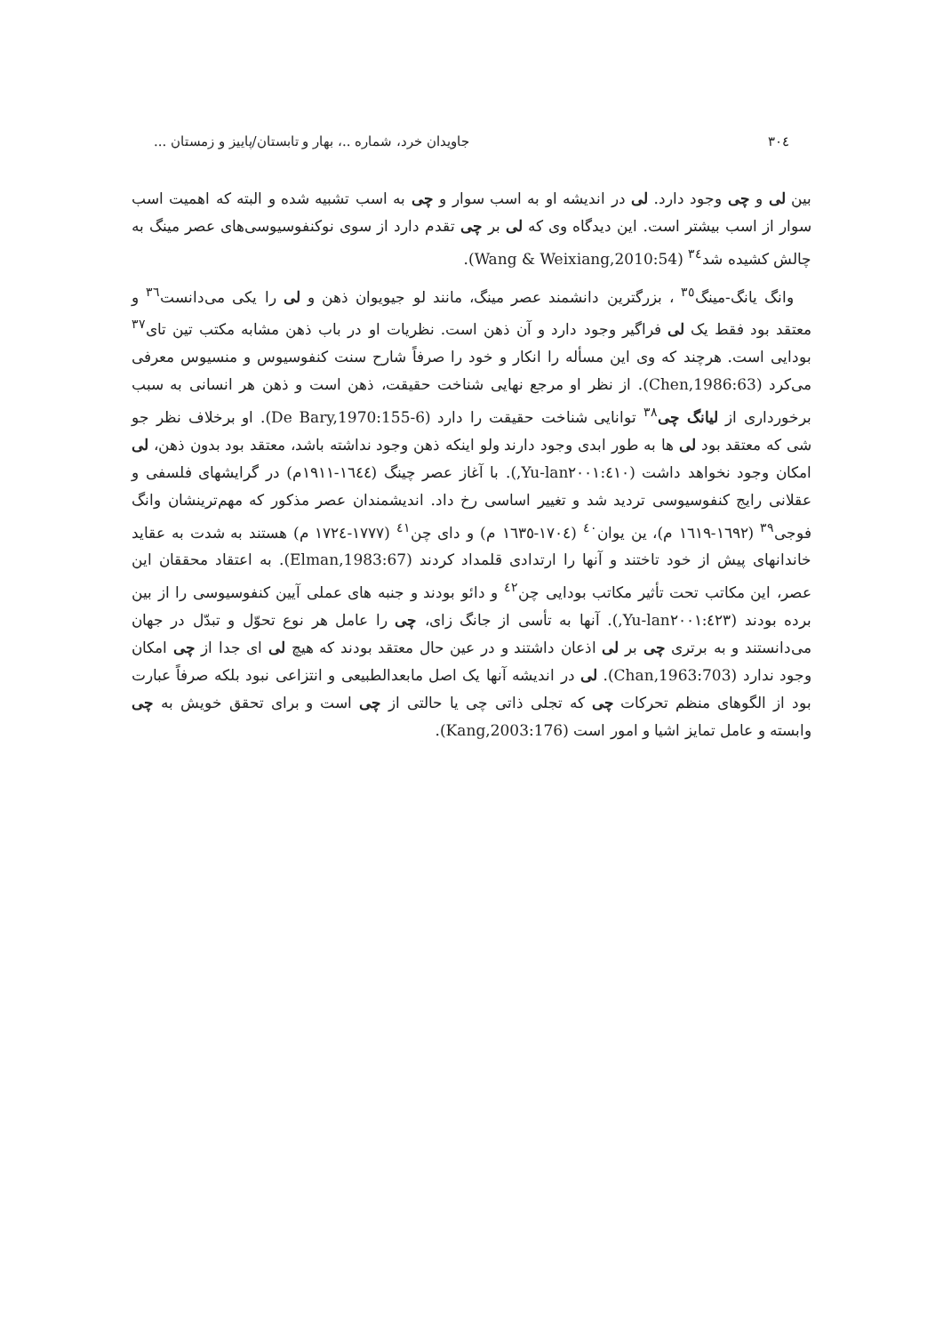٣٠٤ جاویدان خرد، شماره ..، بهار و تابستان/پاییز و زمستان ...
بین لی و چی وجود دارد. لی در اندیشه او به اسب سوار و چی به اسب تشبیه شده و البته که اهمیت اسب سوار از اسب بیشتر است. این دیدگاه وی که لی بر چی تقدم دارد از سوی نوکنفوسیوسی‌های عصر مینگ به چالش کشیده شد<sup>٣٤</sup> (Wang & Weixiang,2010:54).
وانگ یانگ-مینگ<sup>٣٥</sup> ، بزرگترین دانشمند عصر مینگ، مانند لو جیویوان ذهن و لی را یکی می‌دانست<sup>٣٦</sup> و معتقد بود فقط یک لی فراگیر وجود دارد و آن ذهن است. نظریات او در باب ذهن مشابه مکتب تین تای<sup>٣٧</sup> بودایی است. هرچند که وی این مسأله را انکار و خود را صرفاً شارح سنت کنفوسیوس و منسیوس معرفی می‌کرد (Chen,1986:63). از نظر او مرجع نهایی شناخت حقیقت، ذهن است و ذهن هر انسانی به سبب برخورداری از لیانگ چی<sup>٣٨</sup> توانایی شناخت حقیقت را دارد (De Bary,1970:155-6). او برخلاف نظر جو شی که معتقد بود لی ها به طور ابدی وجود دارند ولو اینکه ذهن وجود نداشته باشد، معتقد بود بدون ذهن، لی امکان وجود نخواهد داشت (Yu-lan٢٠٠١:٤١٠,). با آغاز عصر چینگ (١٦٤٤-١٩١١م) در گرایشهای فلسفی و عقلانی رایج کنفوسیوسی تردید شد و تغییر اساسی رخ داد. اندیشمندان عصر مذکور که مهم‌ترینشان وانگ فوجی<sup>٣٩</sup> (١٦٩٢-١٦١٩ م)، ین یوان<sup>٤٠</sup> (١٧٠٤-١٦٣٥ م) و دای چن<sup>٤١</sup> (١٧٧٧-١٧٢٤ م) هستند به شدت به عقاید خاندانهای پیش از خود تاختند و آنها را ارتدادی قلمداد کردند (Elman,1983:67). به اعتقاد محققان این عصر، این مکاتب تحت تأثیر مکاتب بودایی چن<sup>٤٢</sup> و دائو بودند و جنبه های عملی آیین کنفوسیوسی را از بین برده بودند (Yu-lan٢٠٠١:٤٢٣,). آنها به تأسی از جانگ زای، چی را عامل هر نوع تحوّل و تبدّل در جهان می‌دانستند و به برتری چی بر لی اذعان داشتند و در عین حال معتقد بودند که هیچ لی ای جدا از چی امکان وجود ندارد (Chan,1963:703). لی در اندیشه آنها یک اصل مابعدالطبیعی و انتزاعی نبود بلکه صرفاً عبارت بود از الگوهای منظم تحرکات چی که تجلی ذاتی چی یا حالتی از چی است و برای تحقق خویش به چی وابسته و عامل تمایز اشیا و امور است (Kang,2003:176).